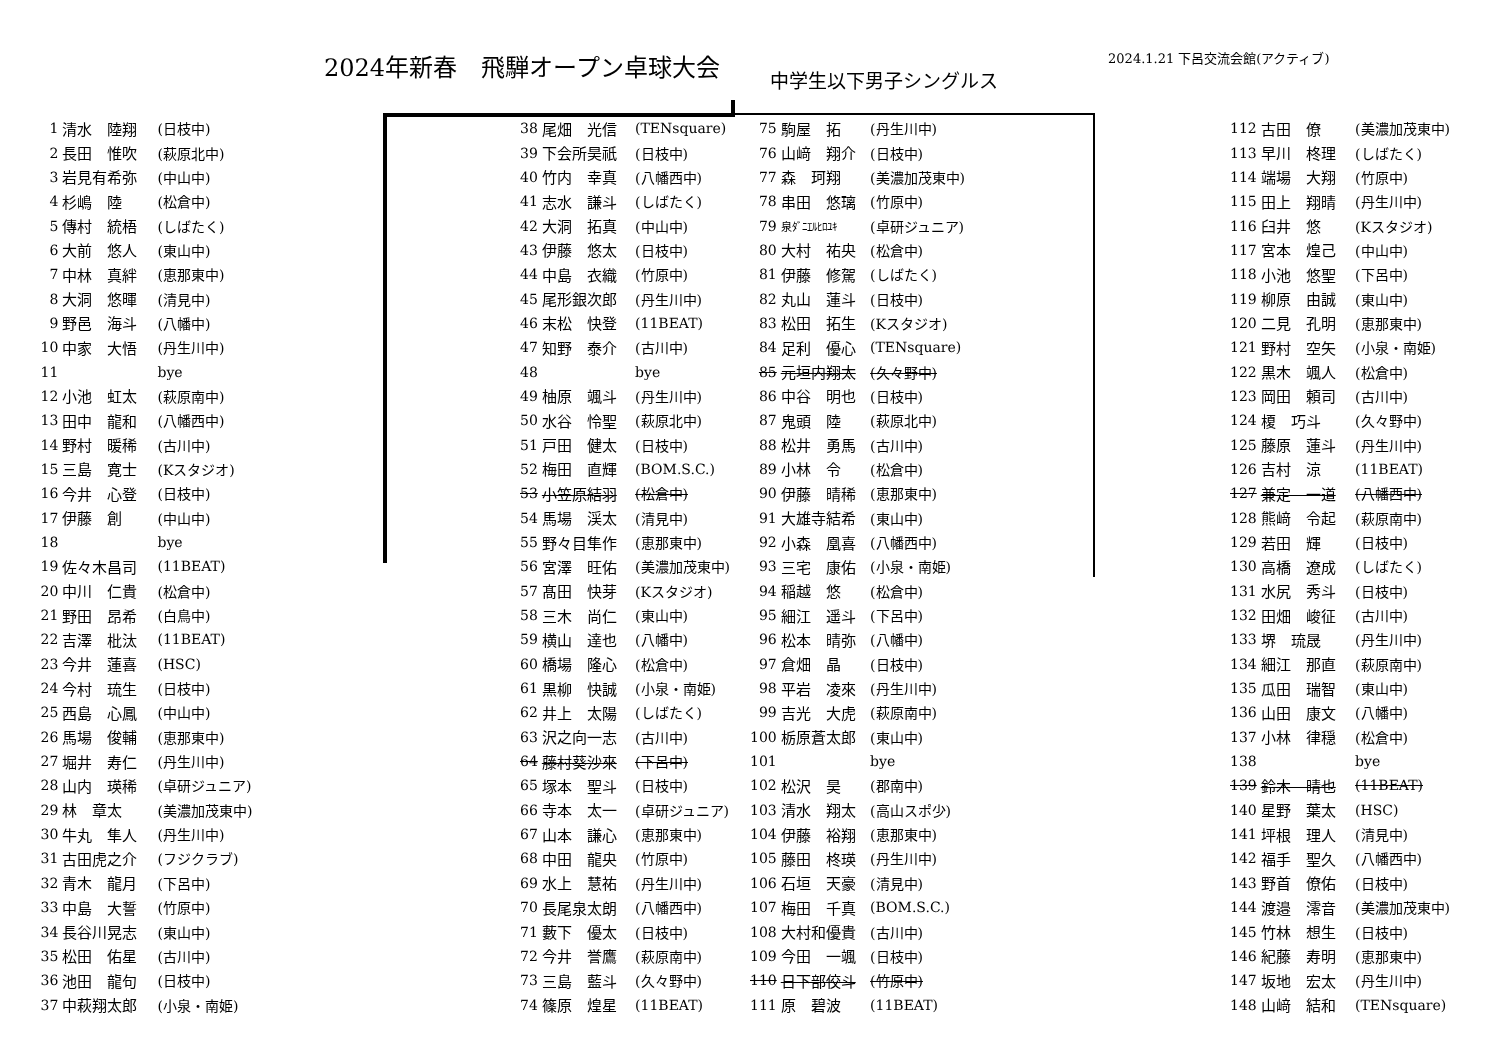2024年新春　飛騨オープン卓球大会
中学生以下男子シングルス
2024.1.21 下呂交流会館(アクティブ)
| 1 | 清水 陸翔 | (日枝中) |
| 2 | 長田 惟吹 | (萩原北中) |
| 3 | 岩見有希弥 | (中山中) |
| 4 | 杉嶋 陸 | (松倉中) |
| 5 | 傳村 統梧 | (しばたく) |
| 6 | 大前 悠人 | (東山中) |
| 7 | 中林 真絆 | (恵那東中) |
| 8 | 大洞 悠暉 | (清見中) |
| 9 | 野邑 海斗 | (八幡中) |
| 10 | 中家 大悟 | (丹生川中) |
| 11 | | bye |
| 12 | 小池 虹太 | (萩原南中) |
| 13 | 田中 龍和 | (八幡西中) |
| 14 | 野村 暖稀 | (古川中) |
| 15 | 三島 寛士 | (Kスタジオ) |
| 16 | 今井 心登 | (日枝中) |
| 17 | 伊藤 創 | (中山中) |
| 18 | | bye |
| 19 | 佐々木昌司 | (11BEAT) |
| 20 | 中川 仁貴 | (松倉中) |
| 21 | 野田 昂希 | (白鳥中) |
| 22 | 吉澤 枇汰 | (11BEAT) |
| 23 | 今井 蓮喜 | (HSC) |
| 24 | 今村 琉生 | (日枝中) |
| 25 | 西島 心鳳 | (中山中) |
| 26 | 馬場 俊輔 | (恵那東中) |
| 27 | 堀井 寿仁 | (丹生川中) |
| 28 | 山内 瑛稀 | (卓研ジュニア) |
| 29 | 林 章太 | (美濃加茂東中) |
| 30 | 牛丸 隼人 | (丹生川中) |
| 31 | 古田虎之介 | (フジクラブ) |
| 32 | 青木 龍月 | (下呂中) |
| 33 | 中島 大誓 | (竹原中) |
| 34 | 長谷川晃志 | (東山中) |
| 35 | 松田 佑星 | (古川中) |
| 36 | 池田 龍句 | (日枝中) |
| 37 | 中萩翔太郎 | (小泉・南姫) |
| 38 | 尾畑 光信 | (TENsquare) |
| 39 | 下会所昊祇 | (日枝中) |
| 40 | 竹内 幸真 | (八幡西中) |
| 41 | 志水 謙斗 | (しばたく) |
| 42 | 大洞 拓真 | (中山中) |
| 43 | 伊藤 悠太 | (日枝中) |
| 44 | 中島 衣織 | (竹原中) |
| 45 | 尾形銀次郎 | (丹生川中) |
| 46 | 末松 快登 | (11BEAT) |
| 47 | 知野 泰介 | (古川中) |
| 48 | | bye |
| 49 | 柚原 颯斗 | (丹生川中) |
| 50 | 水谷 怜聖 | (萩原北中) |
| 51 | 戸田 健太 | (日枝中) |
| 52 | 梅田 直輝 | (BOM.S.C.) |
| 53 | 小笠原結羽 | (松倉中) |
| 54 | 馬場 渓太 | (清見中) |
| 55 | 野々目隼作 | (恵那東中) |
| 56 | 宮澤 旺佑 | (美濃加茂東中) |
| 57 | 髙田 快芽 | (Kスタジオ) |
| 58 | 三木 尚仁 | (東山中) |
| 59 | 横山 達也 | (八幡中) |
| 60 | 橋場 隆心 | (松倉中) |
| 61 | 黒柳 快誠 | (小泉・南姫) |
| 62 | 井上 太陽 | (しばたく) |
| 63 | 沢之向一志 | (古川中) |
| 64 | 藤村葵沙來 | (下呂中) |
| 65 | 塚本 聖斗 | (日枝中) |
| 66 | 寺本 太一 | (卓研ジュニア) |
| 67 | 山本 謙心 | (恵那東中) |
| 68 | 中田 龍央 | (竹原中) |
| 69 | 水上 慧祐 | (丹生川中) |
| 70 | 長尾泉太朗 | (八幡西中) |
| 71 | 藪下 優太 | (日枝中) |
| 72 | 今井 誉鷹 | (萩原南中) |
| 73 | 三島 藍斗 | (久々野中) |
| 74 | 篠原 煌星 | (11BEAT) |
| 75 | 駒屋 拓 | (丹生川中) |
| 76 | 山﨑 翔介 | (日枝中) |
| 77 | 森 珂翔 | (美濃加茂東中) |
| 78 | 串田 悠璃 | (竹原中) |
| 79 | 泉ﾀﾞﾆｴﾙﾋﾛﾕｷ | (卓研ジュニア) |
| 80 | 大村 祐央 | (松倉中) |
| 81 | 伊藤 修駕 | (しばたく) |
| 82 | 丸山 蓮斗 | (日枝中) |
| 83 | 松田 拓生 | (Kスタジオ) |
| 84 | 足利 優心 | (TENsquare) |
| 85 | 元垣内翔太 | (久々野中) |
| 86 | 中谷 明也 | (日枝中) |
| 87 | 鬼頭 陸 | (萩原北中) |
| 88 | 松井 勇馬 | (古川中) |
| 89 | 小林 令 | (松倉中) |
| 90 | 伊藤 晴稀 | (恵那東中) |
| 91 | 大雄寺結希 | (東山中) |
| 92 | 小森 凰喜 | (八幡西中) |
| 93 | 三宅 康佑 | (小泉・南姫) |
| 94 | 稲越 悠 | (松倉中) |
| 95 | 細江 遥斗 | (下呂中) |
| 96 | 松本 晴弥 | (八幡中) |
| 97 | 倉畑 晶 | (日枝中) |
| 98 | 平岩 凌來 | (丹生川中) |
| 99 | 吉光 大虎 | (萩原南中) |
| 100 | 栃原蒼太郎 | (東山中) |
| 101 | | bye |
| 102 | 松沢 昊 | (郡南中) |
| 103 | 清水 翔太 | (高山スポ少) |
| 104 | 伊藤 裕翔 | (恵那東中) |
| 105 | 藤田 柊瑛 | (丹生川中) |
| 106 | 石垣 天豪 | (清見中) |
| 107 | 梅田 千真 | (BOM.S.C.) |
| 108 | 大村和優貴 | (古川中) |
| 109 | 今田 一颯 | (日枝中) |
| 110 | 日下部佼斗 | (竹原中) |
| 111 | 原 碧波 | (11BEAT) |
| 112 | 古田 僚 | (美濃加茂東中) |
| 113 | 早川 柊理 | (しばたく) |
| 114 | 端場 大翔 | (竹原中) |
| 115 | 田上 翔晴 | (丹生川中) |
| 116 | 臼井 悠 | (Kスタジオ) |
| 117 | 宮本 煌己 | (中山中) |
| 118 | 小池 悠聖 | (下呂中) |
| 119 | 柳原 由誠 | (東山中) |
| 120 | 二見 孔明 | (恵那東中) |
| 121 | 野村 空矢 | (小泉・南姫) |
| 122 | 黒木 颯人 | (松倉中) |
| 123 | 岡田 頼司 | (古川中) |
| 124 | 榎 巧斗 | (久々野中) |
| 125 | 藤原 蓮斗 | (丹生川中) |
| 126 | 吉村 涼 | (11BEAT) |
| 127 | 兼定 一道 | (八幡西中) |
| 128 | 熊﨑 令起 | (萩原南中) |
| 129 | 若田 輝 | (日枝中) |
| 130 | 高橋 遼成 | (しばたく) |
| 131 | 水尻 秀斗 | (日枝中) |
| 132 | 田畑 峻征 | (古川中) |
| 133 | 堺 琉晟 | (丹生川中) |
| 134 | 細江 那直 | (萩原南中) |
| 135 | 瓜田 瑞智 | (東山中) |
| 136 | 山田 康文 | (八幡中) |
| 137 | 小林 律穏 | (松倉中) |
| 138 | | bye |
| 139 | 鈴木 晴也 | (11BEAT) |
| 140 | 星野 葉太 | (HSC) |
| 141 | 坪根 理人 | (清見中) |
| 142 | 福手 聖久 | (八幡西中) |
| 143 | 野首 僚佑 | (日枝中) |
| 144 | 渡邉 澪音 | (美濃加茂東中) |
| 145 | 竹林 想生 | (日枝中) |
| 146 | 紀藤 寿明 | (恵那東中) |
| 147 | 坂地 宏太 | (丹生川中) |
| 148 | 山﨑 結和 | (TENsquare) |